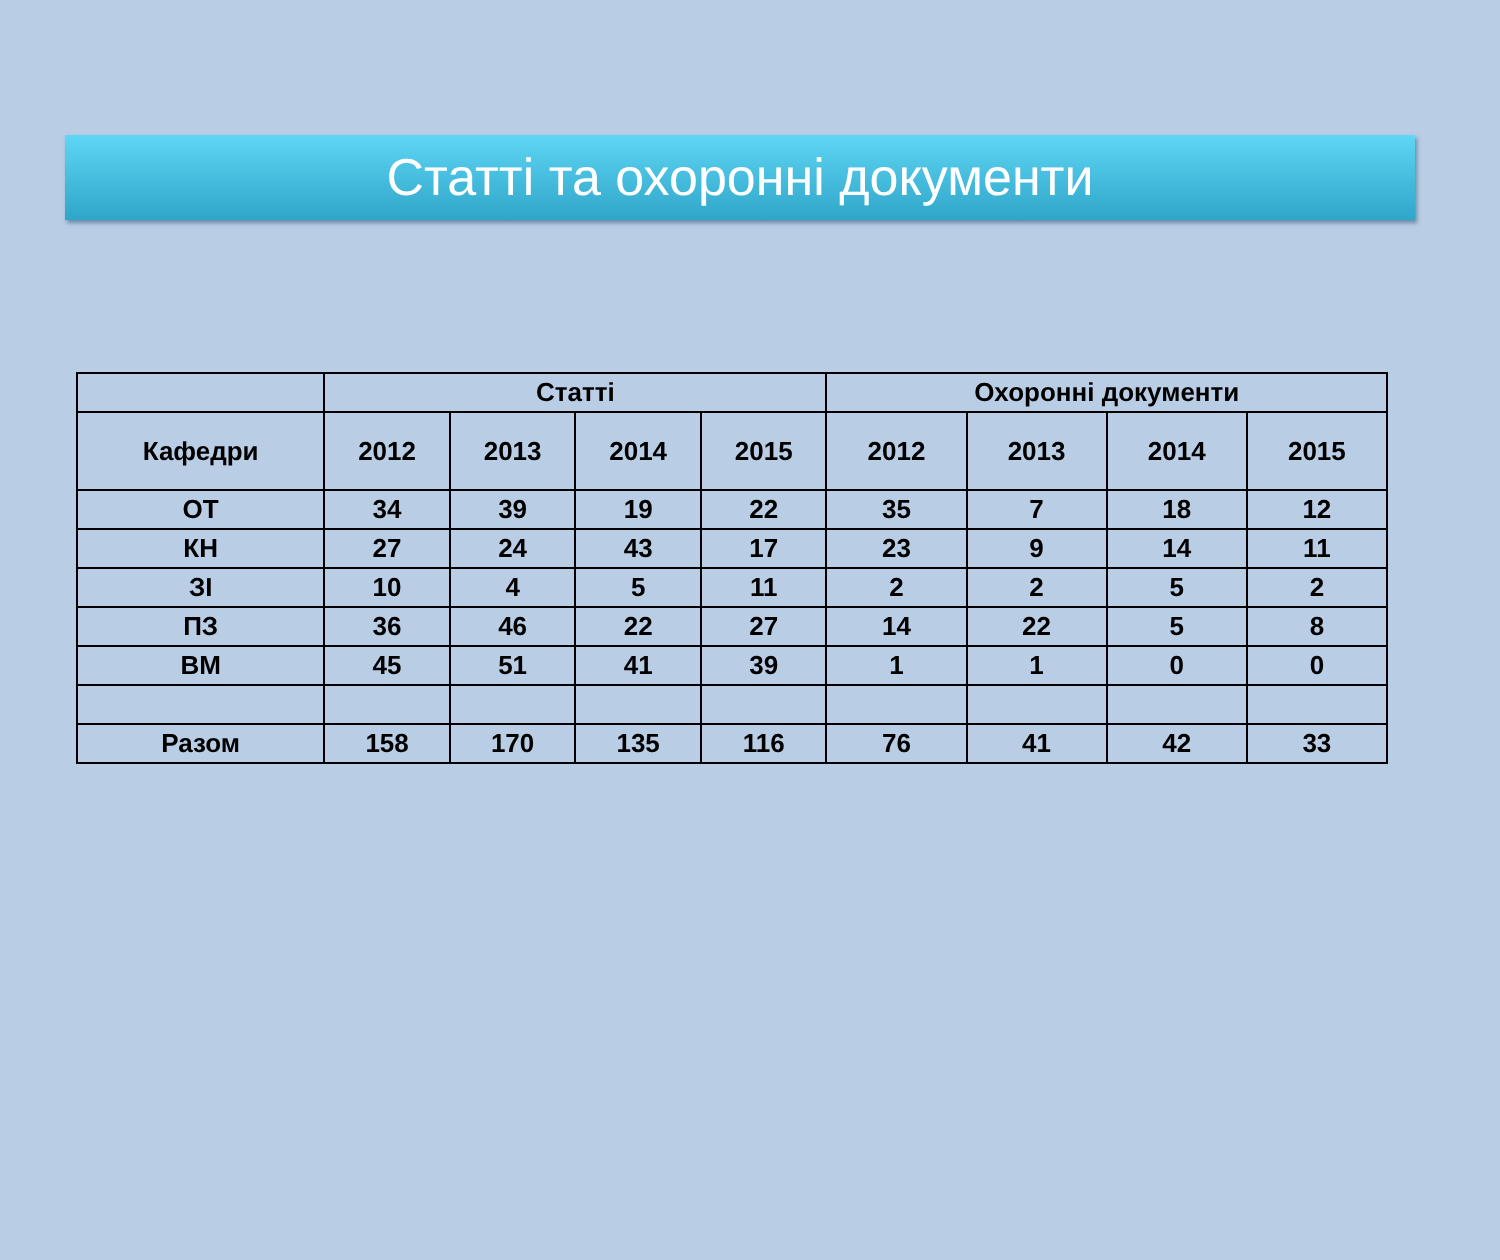Статті та охоронні документи
| | Статті | | | | Охоронні документи | | | |
| --- | --- | --- | --- | --- | --- | --- | --- | --- |
| Кафедри | 2012 | 2013 | 2014 | 2015 | 2012 | 2013 | 2014 | 2015 |
| ОТ | 34 | 39 | 19 | 22 | 35 | 7 | 18 | 12 |
| КН | 27 | 24 | 43 | 17 | 23 | 9 | 14 | 11 |
| ЗІ | 10 | 4 | 5 | 11 | 2 | 2 | 5 | 2 |
| ПЗ | 36 | 46 | 22 | 27 | 14 | 22 | 5 | 8 |
| ВМ | 45 | 51 | 41 | 39 | 1 | 1 | 0 | 0 |
| Разом | 158 | 170 | 135 | 116 | 76 | 41 | 42 | 33 |